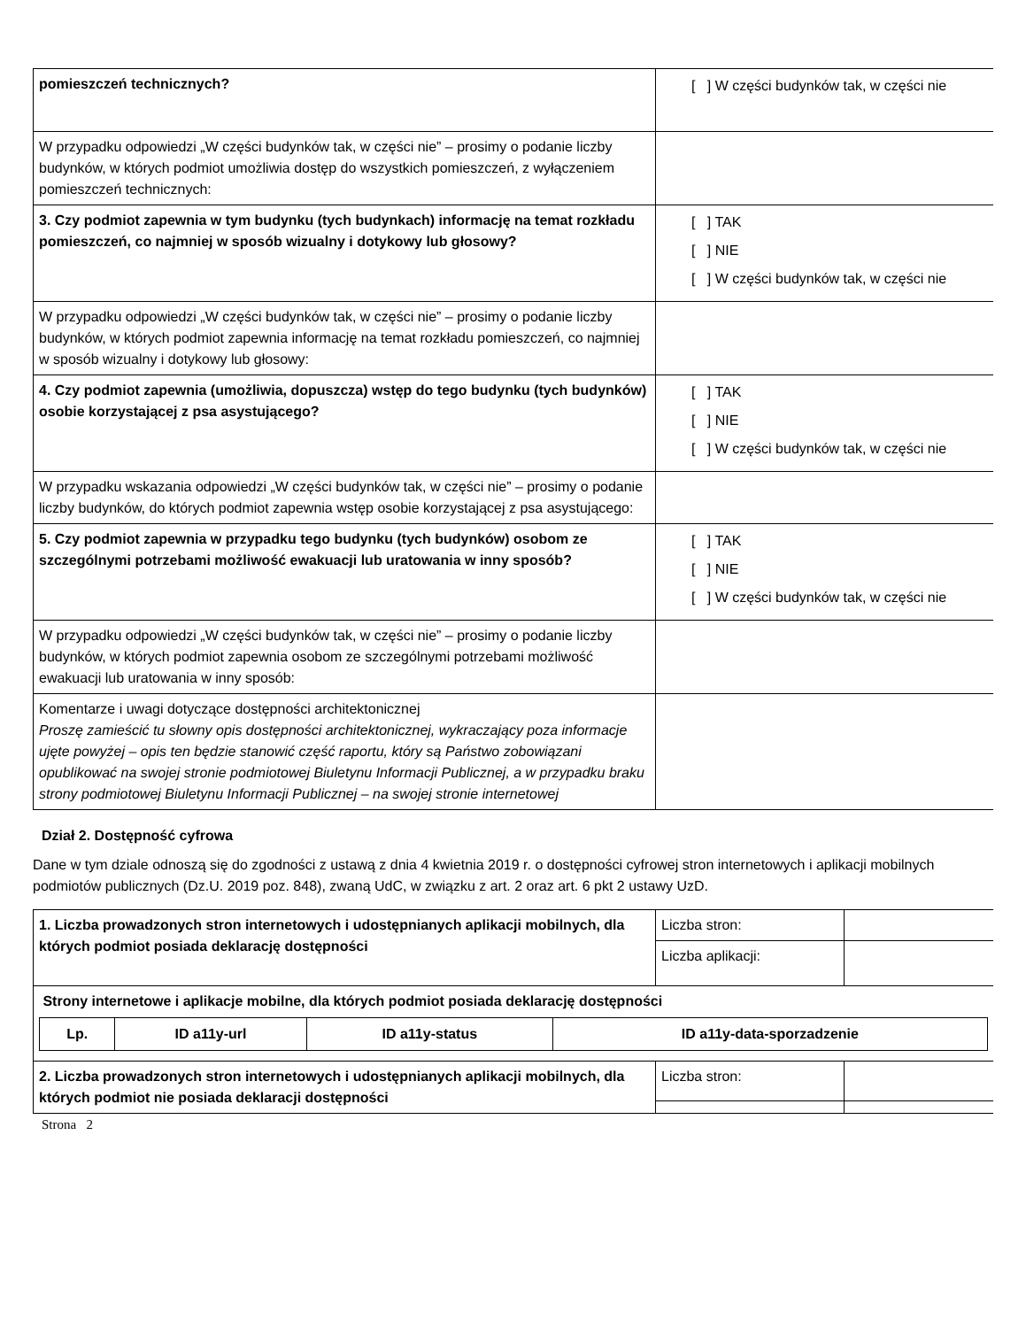| pomieszczeń technicznych? | [ ] W części budynków tak, w części nie |
| W przypadku odpowiedzi „W części budynków tak, w części nie” – prosimy o podanie liczby budynków, w których podmiot umożliwia dostęp do wszystkich pomieszczeń, z wyłączeniem pomieszczeń technicznych: | |
| 3. Czy podmiot zapewnia w tym budynku (tych budynkach) informację na temat rozkładu pomieszczeń, co najmniej w sposób wizualny i dotykowy lub głosowy? | [ ] TAK [ ] NIE [ ] W części budynków tak, w części nie |
| W przypadku odpowiedzi „W części budynków tak, w części nie” – prosimy o podanie liczby budynków, w których podmiot zapewnia informację na temat rozkładu pomieszczeń, co najmniej w sposób wizualny i dotykowy lub głosowy: | |
| 4. Czy podmiot zapewnia (umożliwia, dopuszcza) wstęp do tego budynku (tych budynków) osobie korzystającej z psa asystującego? | [ ] TAK [ ] NIE [ ] W części budynków tak, w części nie |
| W przypadku wskazania odpowiedzi „W części budynków tak, w części nie” – prosimy o podanie liczby budynków, do których podmiot zapewnia wstęp osobie korzystającej z psa asystującego: | |
| 5. Czy podmiot zapewnia w przypadku tego budynku (tych budynków) osobom ze szczególnymi potrzebami możliwość ewakuacji lub uratowania w inny sposób? | [ ] TAK [ ] NIE [ ] W części budynków tak, w części nie |
| W przypadku odpowiedzi „W części budynków tak, w części nie” – prosimy o podanie liczby budynków, w których podmiot zapewnia osobom ze szczególnymi potrzebami możliwość ewakuacji lub uratowania w inny sposób: | |
| Komentarze i uwagi dotyczące dostępności architektonicznej Proszę zamieścić tu słowny opis dostępności architektonicznej, wykraczający poza informacje ujęte powyżej – opis ten będzie stanowić część raportu, który są Państwo zobowiązani opublikować na swojej stronie podmiotowej Biuletynu Informacji Publicznej, a w przypadku braku strony podmiotowej Biuletynu Informacji Publicznej – na swojej stronie internetowej | |
Dział 2. Dostępność cyfrowa
Dane w tym dziale odnoszą się do zgodności z ustawą z dnia 4 kwietnia 2019 r. o dostępności cyfrowej stron internetowych i aplikacji mobilnych podmiotów publicznych (Dz.U. 2019 poz. 848), zwaną UdC, w związku z art. 2 oraz art. 6 pkt 2 ustawy UzD.
| 1. Liczba prowadzonych stron internetowych i udostępnianych aplikacji mobilnych, dla których podmiot posiada deklarację dostępności | Liczba stron: | |
| | Liczba aplikacji: | |
| Strony internetowe i aplikacje mobilne, dla których podmiot posiada deklarację dostępności / Lp. / ID a11y-url / ID a11y-status / ID a11y-data-sporzadzenie / / --- / --- / --- / --- / | | |
| 2. Liczba prowadzonych stron internetowych i udostępnianych aplikacji mobilnych, dla których podmiot nie posiada deklaracji dostępności | Liczba stron: | |
Strona 2